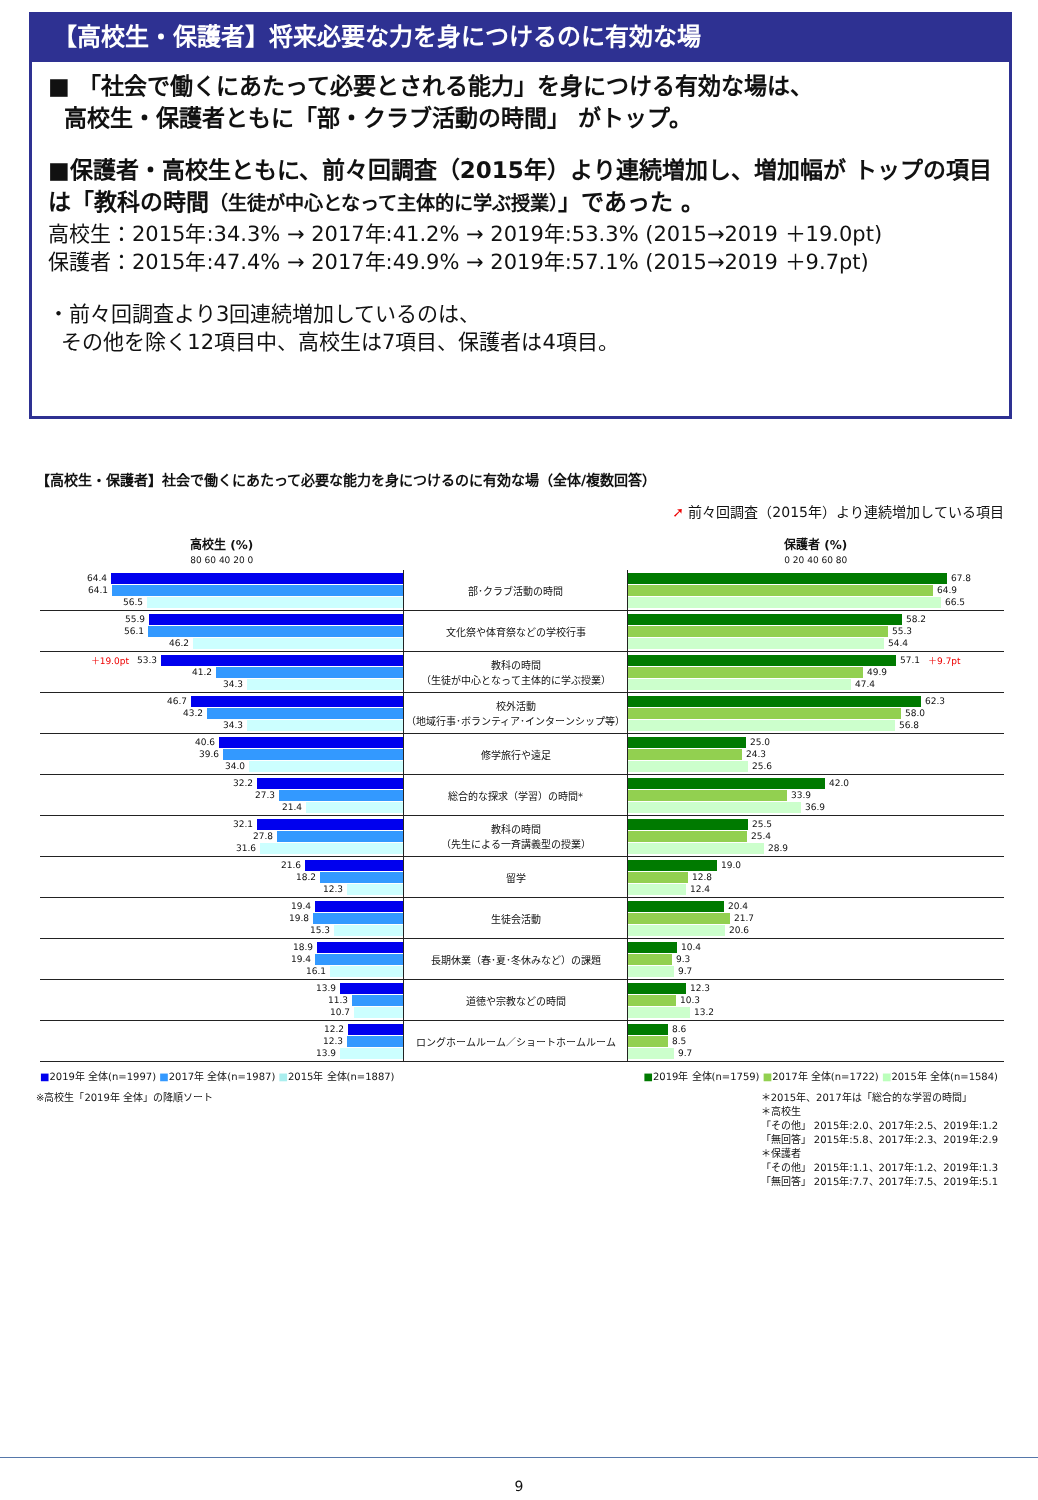【高校生・保護者】将来必要な力を身につけるのに有効な場
■ 「社会で働くにあたって必要とされる能力」を身につける有効な場は、
高校生・保護者ともに「部・クラブ活動の時間」 がトップ。
■保護者・高校生ともに、前々回調査（2015年）より連続増加し、増加幅が トップの項目は「教科の時間（生徒が中心となって主体的に学ぶ授業）」であった 。
高校生：2015年:34.3% → 2017年:41.2% → 2019年:53.3% (2015→2019 ＋19.0pt)
保護者：2015年:47.4% → 2017年:49.9% → 2019年:57.1% (2015→2019 ＋9.7pt)
・前々回調査より3回連続増加しているのは、
その他を除く12項目中、高校生は7項目、保護者は4項目。
【高校生・保護者】社会で働くにあたって必要な能力を身につけるのに有効な場（全体/複数回答）
➚ 前々回調査（2015年）より連続増加している項目
| 高校生 (%) 80 60 40 20 0 | | 保護者 (%) 0 20 40 60 80 |
| --- | --- | --- |
| 64.4 64.1 56.5 | 部･クラブ活動の時間 | 67.8 64.9 66.5 |
| 55.9 56.1 46.2 | 文化祭や体育祭などの学校行事 | 58.2 55.3 54.4 |
| ＋19.0pt 53.3 41.2 34.3 | 教科の時間 （生徒が中心となって主体的に学ぶ授業） | 57.1 ＋9.7pt 49.9 47.4 |
| 46.7 43.2 34.3 | 校外活動 （地域行事･ボランティア･インターンシップ等） | 62.3 58.0 56.8 |
| 40.6 39.6 34.0 | 修学旅行や遠足 | 25.0 24.3 25.6 |
| 32.2 27.3 21.4 | 総合的な探求（学習）の時間* | 42.0 33.9 36.9 |
| 32.1 27.8 31.6 | 教科の時間 （先生による一斉講義型の授業） | 25.5 25.4 28.9 |
| 21.6 18.2 12.3 | 留学 | 19.0 12.8 12.4 |
| 19.4 19.8 15.3 | 生徒会活動 | 20.4 21.7 20.6 |
| 18.9 19.4 16.1 | 長期休業（春･夏･冬休みなど）の課題 | 10.4 9.3 9.7 |
| 13.9 11.3 10.7 | 道徳や宗教などの時間 | 12.3 10.3 13.2 |
| 12.2 12.3 13.9 | ロングホームルーム／ショートホームルーム | 8.6 8.5 9.7 |
■2019年 全体(n=1997) ■2017年 全体(n=1987) ■2015年 全体(n=1887)
■2019年 全体(n=1759) ■2017年 全体(n=1722) ■2015年 全体(n=1584)
※高校生「2019年 全体」の降順ソート ＊2015年、2017年は「総合的な学習の時間」
＊高校生
「その他」 2015年:2.0、2017年:2.5、2019年:1.2
「無回答」 2015年:5.8、2017年:2.3、2019年:2.9
＊保護者
「その他」 2015年:1.1、2017年:1.2、2019年:1.3
「無回答」 2015年:7.7、2017年:7.5、2019年:5.1
9